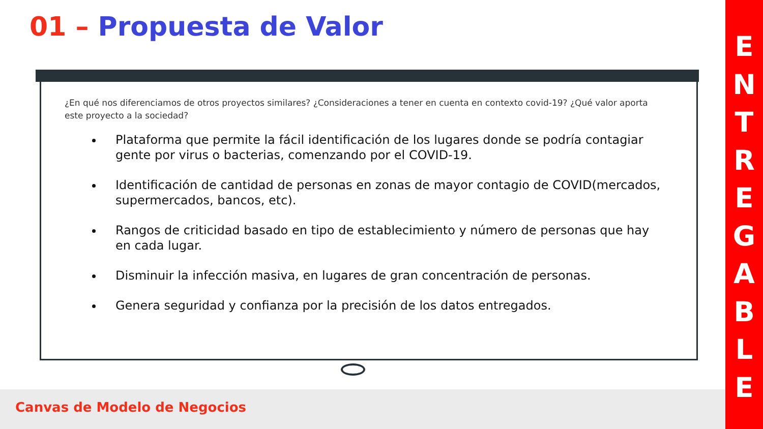01 – Propuesta de Valor
¿En qué nos diferenciamos de otros proyectos similares? ¿Consideraciones a tener en cuenta en contexto covid-19? ¿Qué valor aporta este proyecto a la sociedad?
Plataforma que permite la fácil identificación de los lugares donde se podría contagiar gente por virus o bacterias, comenzando por el COVID-19.
Identificación de cantidad de personas en zonas de mayor contagio de COVID(mercados, supermercados, bancos, etc).
Rangos de criticidad basado en tipo de establecimiento y número de personas que hay en cada lugar.
Disminuir la infección masiva, en lugares de gran concentración de personas.
Genera seguridad y confianza por la precisión de los datos entregados.
Canvas de Modelo de Negocios
ENTREGABLE